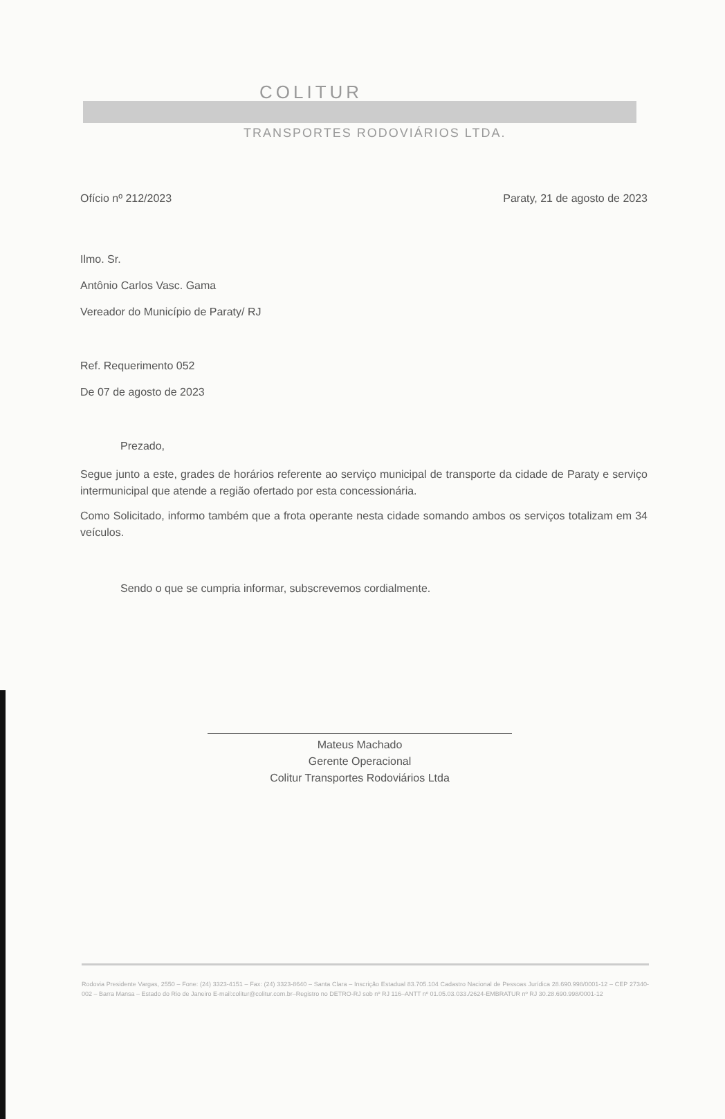COLITUR
TRANSPORTES RODOVIÁRIOS LTDA.
Ofício nº 212/2023 Paraty, 21 de agosto de 2023
Ilmo. Sr.
Antônio Carlos Vasc. Gama
Vereador do Município de Paraty/ RJ
Ref. Requerimento 052
De 07 de agosto de 2023
Prezado,
Segue junto a este, grades de horários referente ao serviço municipal de transporte da cidade de Paraty e serviço intermunicipal que atende a região ofertado por esta concessionária.
Como Solicitado, informo também que a frota operante nesta cidade somando ambos os serviços totalizam em 34 veículos.
Sendo o que se cumpria informar, subscrevemos cordialmente.
Mateus Machado
Gerente Operacional
Colitur Transportes Rodoviários Ltda
Rodovia Presidente Vargas, 2550 – Fone: (24) 3323-4151 – Fax: (24) 3323-8640 – Santa Clara – Inscrição Estadual 83.705.104 Cadastro Nacional de Pessoas Jurídica 28.690.998/0001-12 – CEP 27340-002 – Barra Mansa – Estado do Rio de Janeiro E-mail:colitur@colitur.com.br–Registro no DETRO-RJ sob nº RJ 116–ANTT nº 01.05.03.033./2624-EMBRATUR nº RJ 30.28.690.998/0001-12